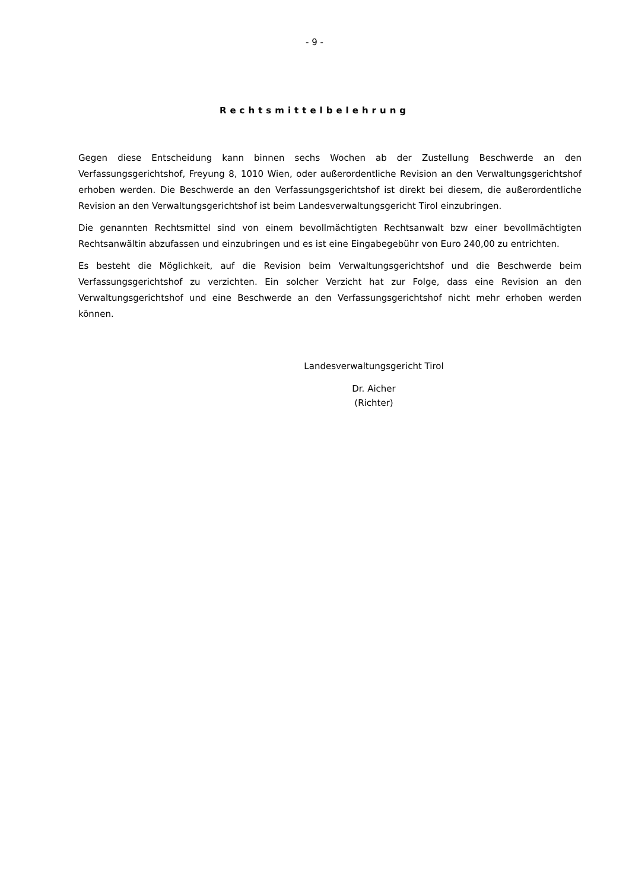- 9 -
Rechtsmittelbelehrung
Gegen diese Entscheidung kann binnen sechs Wochen ab der Zustellung Beschwerde an den Verfassungsgerichtshof, Freyung 8, 1010 Wien, oder außerordentliche Revision an den Verwaltungsgerichtshof erhoben werden. Die Beschwerde an den Verfassungsgerichtshof ist direkt bei diesem, die außerordentliche Revision an den Verwaltungsgerichtshof ist beim Landesverwaltungsgericht Tirol einzubringen.
Die genannten Rechtsmittel sind von einem bevollmächtigten Rechtsanwalt bzw einer bevollmächtigten Rechtsanwältin abzufassen und einzubringen und es ist eine Eingabegebühr von Euro 240,00 zu entrichten.
Es besteht die Möglichkeit, auf die Revision beim Verwaltungsgerichtshof und die Beschwerde beim Verfassungsgerichtshof zu verzichten. Ein solcher Verzicht hat zur Folge, dass eine Revision an den Verwaltungsgerichtshof und eine Beschwerde an den Verfassungsgerichtshof nicht mehr erhoben werden können.
Landesverwaltungsgericht Tirol
Dr. Aicher
(Richter)